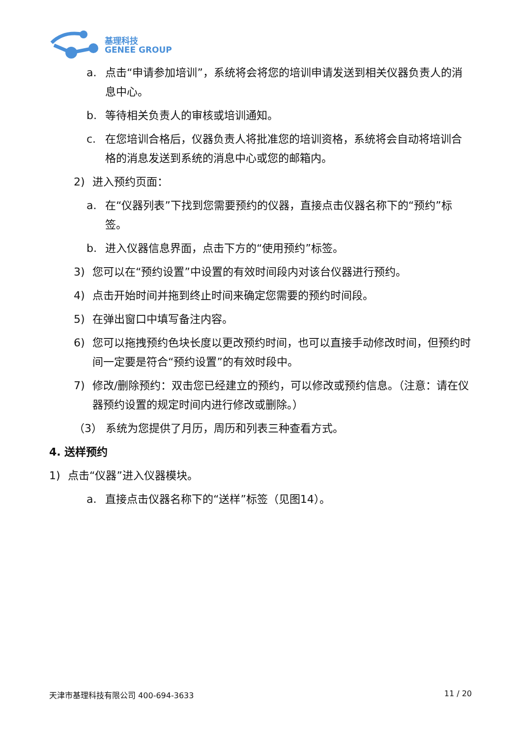基理科技
GENEE GROUP
a. 点击“申请参加培训”，系统将会将您的培训申请发送到相关仪器负责人的消息中心。
b. 等待相关负责人的审核或培训通知。
c. 在您培训合格后，仪器负责人将批准您的培训资格，系统将会自动将培训合格的消息发送到系统的消息中心或您的邮箱内。
2) 进入预约页面：
a. 在“仪器列表”下找到您需要预约的仪器，直接点击仪器名称下的“预约”标签。
b. 进入仪器信息界面，点击下方的“使用预约”标签。
3) 您可以在“预约设置”中设置的有效时间段内对该台仪器进行预约。
4) 点击开始时间并拖到终止时间来确定您需要的预约时间段。
5) 在弹出窗口中填写备注内容。
6) 您可以拖拽预约色块长度以更改预约时间，也可以直接手动修改时间，但预约时间一定要是符合“预约设置”的有效时段中。
7) 修改/删除预约：双击您已经建立的预约，可以修改或预约信息。（注意：请在仪器预约设置的规定时间内进行修改或删除。）
（3） 系统为您提供了月历，周历和列表三种查看方式。
4. 送样预约
1) 点击“仪器”进入仪器模块。
a. 直接点击仪器名称下的“送样”标签（见图14）。
天津市基理科技有限公司 400-694-3633 11 / 20